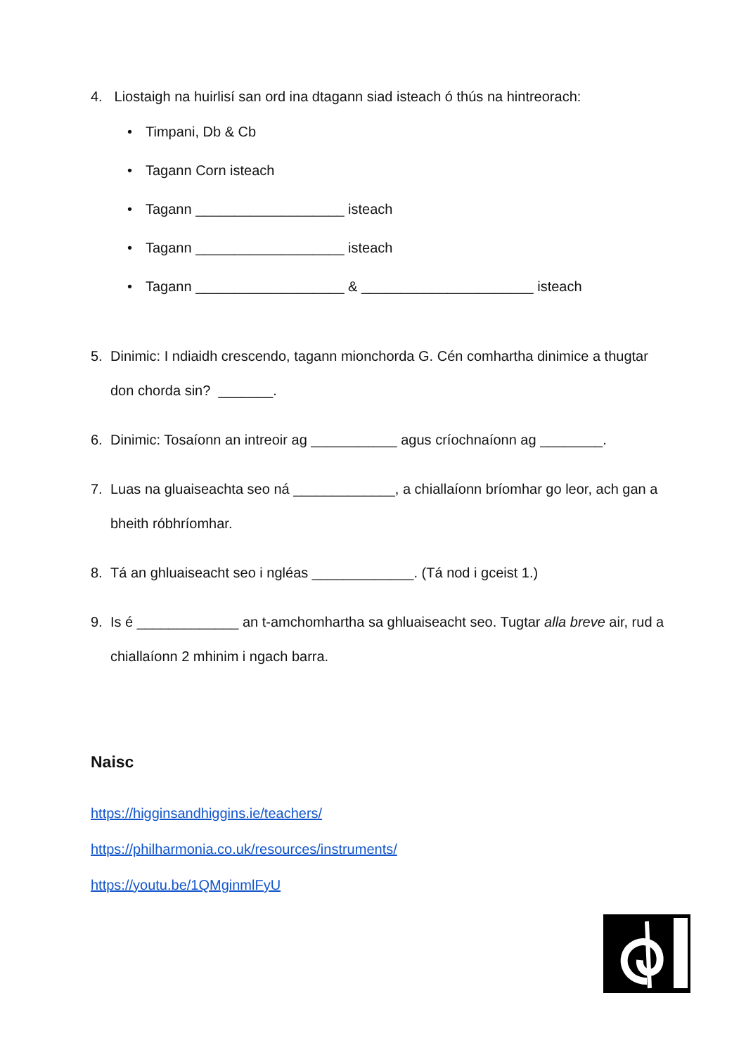4. Liostaigh na huirlisí san ord ina dtagann siad isteach ó thús na hintreorach:
• Timpani, Db & Cb
• Tagann Corn isteach
• Tagann ___________________ isteach
• Tagann ___________________ isteach
• Tagann ___________________ & ______________________ isteach
5. Dinimic: I ndiaidh crescendo, tagann mionchorda G. Cén comhartha dinimice a thugtar don chorda sin? _______.
6. Dinimic: Tosaíonn an intreoir ag ___________ agus críochnaíonn ag ________.
7. Luas na gluaiseachta seo ná _____________, a chiallaíonn bríomhar go leor, ach gan a bheith róbhríomhar.
8. Tá an ghluaiseacht seo i ngléas _____________. (Tá nod i gceist 1.)
9. Is é _____________ an t-amchomhartha sa ghluaiseacht seo. Tugtar alla breve air, rud a chiallaíonn 2 mhinim i ngach barra.
Naisc
https://higginsandhiggins.ie/teachers/
https://philharmonia.co.uk/resources/instruments/
https://youtu.be/1QMginmlFyU